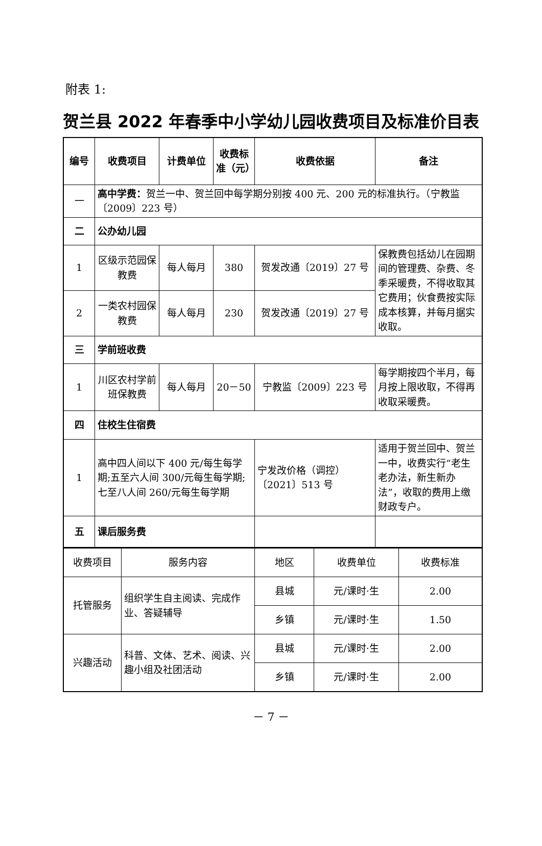附表 1:
贺兰县 2022 年春季中小学幼儿园收费项目及标准价目表
| 编号 | 收费项目 | 计费单位 | 收费标准（元） | 收费依据 | 备注 |
| --- | --- | --- | --- | --- | --- |
| 一 | 高中学费： 贺兰一中、贺兰回中每学期分别按 400 元、200 元的标准执行。（宁教监〔2009〕223 号） | | | | |
| 二 | 公办幼儿园 | | | | |
| 1 | 区级示范园保教费 | 每人每月 | 380 | 贺发改通〔2019〕27 号 | 保教费包括幼儿在园期间的管理费、杂费、冬季采暖费，不得收取其它费用；伙食费按实际成本核算，并每月据实收取。 |
| 2 | 一类农村园保教费 | 每人每月 | 230 | 贺发改通〔2019〕27 号 | |
| 三 | 学前班收费 | | | | |
| 1 | 川区农村学前班保教费 | 每人每月 | 20－50 | 宁教监〔2009〕223 号 | 每学期按四个半月，每月按上限收取，不得再收取采暖费。 |
| 四 | 住校生住宿费 | | | | |
| 1 | 高中四人间以下 400 元/每生每学期;五至六人间 300/元每生每学期;七至八人间 260/元每生每学期 | | | 宁发改价格（调控）〔2021〕513 号 | 适用于贺兰回中、贺兰一中，收费实行“老生老办法，新生新办法”，收取的费用上缴财政专户。 |
| 五 | 课后服务费 | | | | |
| 收费项目 | 服务内容 | 地区 | 收费单位 | 收费标准 |
| 托管服务 | 组织学生自主阅读、完成作业、答疑辅导 | 县城 | 元/课时·生 | 2.00 |
| | | 乡镇 | 元/课时·生 | 1.50 |
| 兴趣活动 | 科普、文体、艺术、阅读、兴趣小组及社团活动 | 县城 | 元/课时·生 | 2.00 |
| | | 乡镇 | 元/课时·生 | 2.00 |
－ 7 －